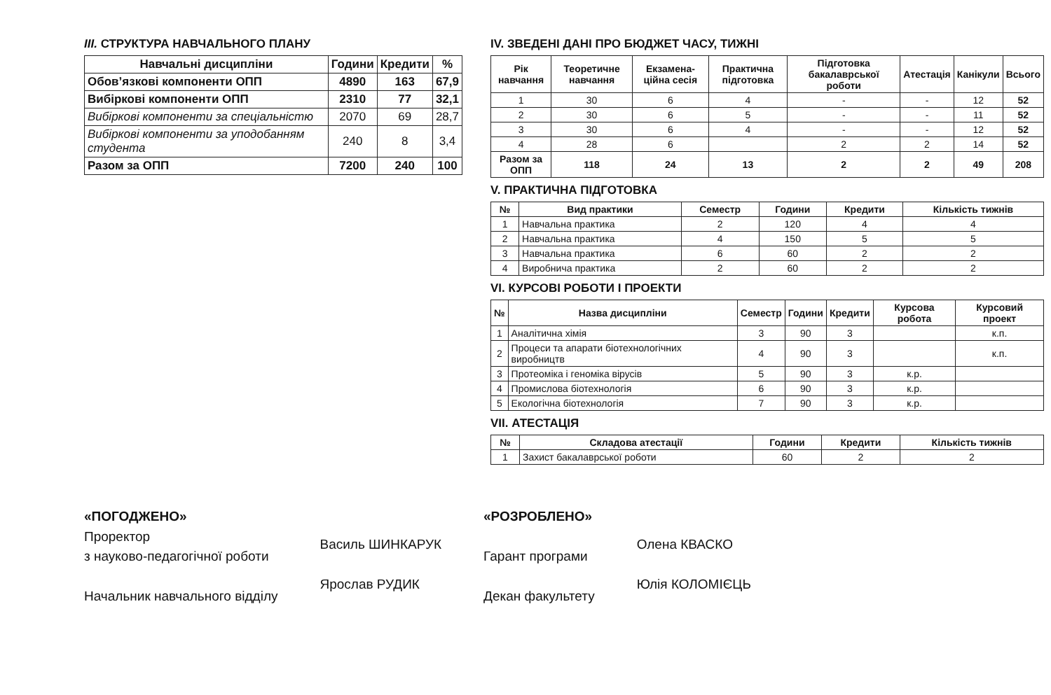ІІІ. СТРУКТУРА НАВЧАЛЬНОГО ПЛАНУ
| Навчальні дисципліни | Години | Кредити | % |
| --- | --- | --- | --- |
| Обов’язкові компоненти ОПП | 4890 | 163 | 67,9 |
| Вибіркові компоненти ОПП | 2310 | 77 | 32,1 |
| Вибіркові компоненти за спеціальністю | 2070 | 69 | 28,7 |
| Вибіркові компоненти за уподобанням студента | 240 | 8 | 3,4 |
| Разом за ОПП | 7200 | 240 | 100 |
IV. ЗВЕДЕНІ ДАНІ ПРО БЮДЖЕТ ЧАСУ, ТИЖНІ
| Рік навчання | Теоретичне навчання | Екзамена-ційна сесія | Практична підготовка | Підготовка бакалаврської роботи | Атестація | Канікули | Всього |
| --- | --- | --- | --- | --- | --- | --- | --- |
| 1 | 30 | 6 | 4 | - | - | 12 | 52 |
| 2 | 30 | 6 | 5 | - | - | 11 | 52 |
| 3 | 30 | 6 | 4 | - | - | 12 | 52 |
| 4 | 28 | 6 | | 2 | 2 | 14 | 52 |
| Разом за ОПП | 118 | 24 | 13 | 2 | 2 | 49 | 208 |
V. ПРАКТИЧНА ПІДГОТОВКА
| № | Вид практики | Семестр | Години | Кредити | Кількість тижнів |
| --- | --- | --- | --- | --- | --- |
| 1 | Навчальна практика | 2 | 120 | 4 | 4 |
| 2 | Навчальна практика | 4 | 150 | 5 | 5 |
| 3 | Навчальна практика | 6 | 60 | 2 | 2 |
| 4 | Виробнича практика | 2 | 60 | 2 | 2 |
VI. КУРСОВІ РОБОТИ І ПРОЕКТИ
| № | Назва дисципліни | Семестр | Години | Кредити | Курсова робота | Курсовий проект |
| --- | --- | --- | --- | --- | --- | --- |
| 1 | Аналітична хімія | 3 | 90 | 3 | | к.п. |
| 2 | Процеси та апарати біотехнологічних виробництв | 4 | 90 | 3 | | к.п. |
| 3 | Протеоміка і геноміка вірусів | 5 | 90 | 3 | к.р. | |
| 4 | Промислова біотехнологія | 6 | 90 | 3 | к.р. | |
| 5 | Екологічна біотехнологія | 7 | 90 | 3 | к.р. | |
VII. АТЕСТАЦІЯ
| № | Складова атестації | Години | Кредити | Кількість тижнів |
| --- | --- | --- | --- | --- |
| 1 | Захист бакалаврської роботи | 60 | 2 | 2 |
«ПОГОДЖЕНО»
Проректор
з науково-педагогічної роботи
Начальник навчального відділу
Василь ШИНКАРУК
Ярослав РУДИК
«РОЗРОБЛЕНО»
Гарант програми
Декан факультету
Олена КВАСКО
Юлія КОЛОМІЄЦЬ